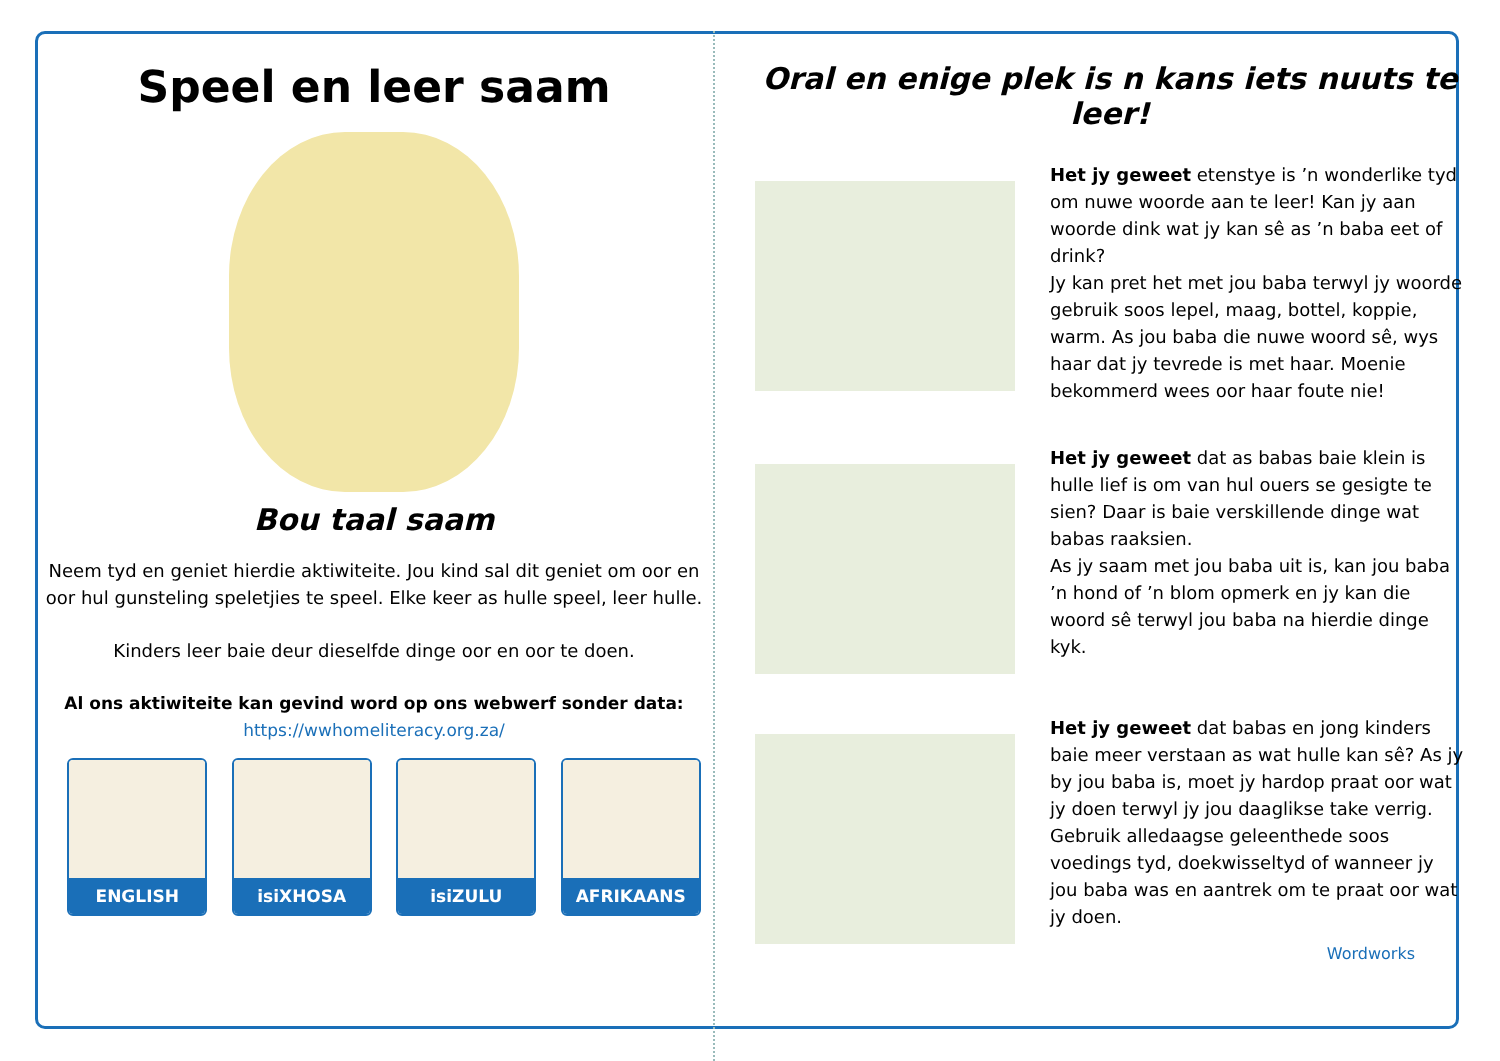Speel en leer saam
Bou taal saam
Neem tyd en geniet hierdie aktiwiteite. Jou kind sal dit geniet om oor en oor hul gunsteling speletjies te speel. Elke keer as hulle speel, leer hulle.
Kinders leer baie deur dieselfde dinge oor en oor te doen.
Al ons aktiwiteite kan gevind word op ons webwerf sonder data:
https://wwhomeliteracy.org.za/
ENGLISH isiXHOSA isiZULU AFRIKAANS
Oral en enige plek is n kans iets nuuts te leer!
Het jy geweet etenstye is ’n wonderlike tyd om nuwe woorde aan te leer! Kan jy aan woorde dink wat jy kan sê as ’n baba eet of drink?
Jy kan pret het met jou baba terwyl jy woorde gebruik soos lepel, maag, bottel, koppie, warm. As jou baba die nuwe woord sê, wys haar dat jy tevrede is met haar. Moenie bekommerd wees oor haar foute nie!
Het jy geweet dat as babas baie klein is hulle lief is om van hul ouers se gesigte te sien? Daar is baie verskillende dinge wat babas raaksien.
As jy saam met jou baba uit is, kan jou baba ’n hond of ’n blom opmerk en jy kan die woord sê terwyl jou baba na hierdie dinge kyk.
Het jy geweet dat babas en jong kinders baie meer verstaan as wat hulle kan sê? As jy by jou baba is, moet jy hardop praat oor wat jy doen terwyl jy jou daaglikse take verrig. Gebruik alledaagse geleenthede soos voedings tyd, doekwisseltyd of wanneer jy jou baba was en aantrek om te praat oor wat jy doen.
Wordworks